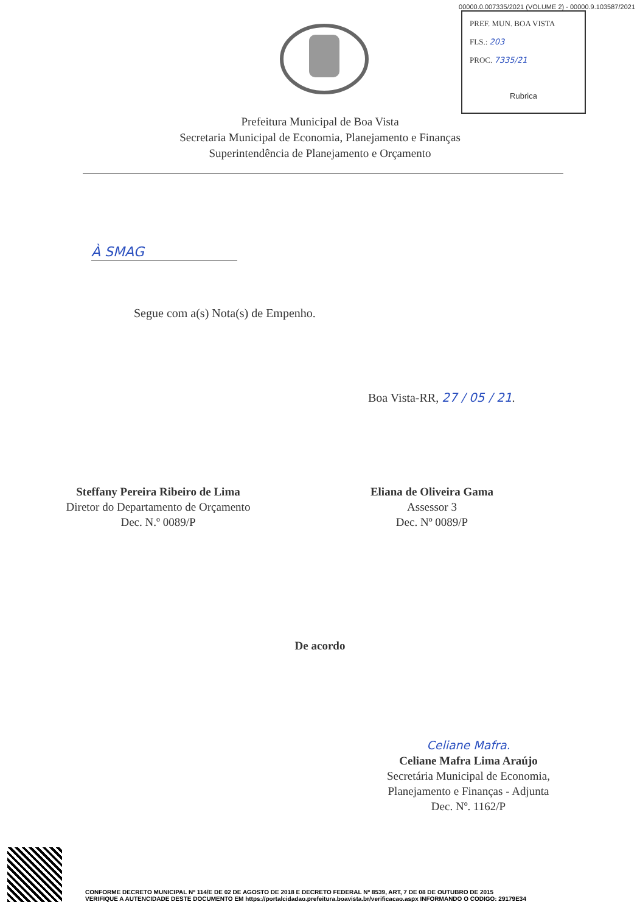00000.0.007335/2021 (VOLUME 2) - 00000.9.103587/2021
PREF. MUN. BOA VISTA
FLS.: 203
PROC. 7335/21
Rubrica
Prefeitura Municipal de Boa Vista
Secretaria Municipal de Economia, Planejamento e Finanças
Superintendência de Planejamento e Orçamento
À SMAG
Segue com a(s) Nota(s) de Empenho.
Boa Vista-RR, 27 / 05 / 21.
Steffany Pereira Ribeiro de Lima
Diretor do Departamento de Orçamento
Dec. N.º 0089/P
Eliana de Oliveira Gama
Assessor 3
Dec. Nº 0089/P
De acordo
Celiane Mafra.
Celiane Mafra Lima Araújo
Secretária Municipal de Economia,
Planejamento e Finanças - Adjunta
Dec. Nº. 1162/P
CONFORME DECRETO MUNICIPAL Nº 114/E DE 02 DE AGOSTO DE 2018 E DECRETO FEDERAL Nº 8539, ART, 7 DE 08 DE OUTUBRO DE 2015
VERIFIQUE A AUTENCIDADE DESTE DOCUMENTO EM https://portalcidadao.prefeitura.boavista.br/verificacao.aspx INFORMANDO O CODIGO: 29179E34